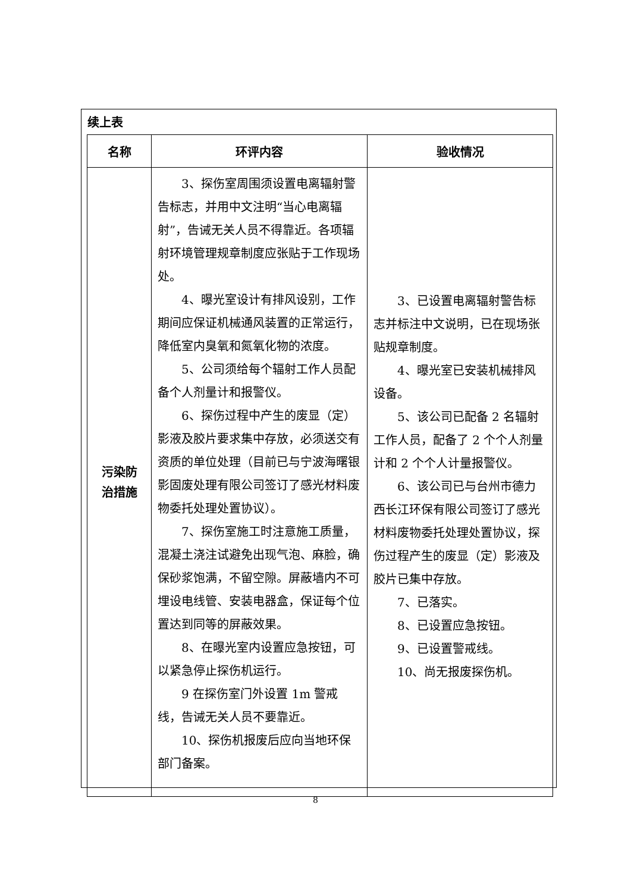续上表
| 名称 | 环评内容 | 验收情况 |
| --- | --- | --- |
| 污染防 治措施 | 3、探伤室周围须设置电离辐射警告标志，并用中文注明“当心电离辐射”，告诫无关人员不得靠近。各项辐射环境管理规章制度应张贴于工作现场处。 4、曝光室设计有排风设别，工作期间应保证机械通风装置的正常运行，降低室内臭氧和氮氧化物的浓度。 5、公司须给每个辐射工作人员配备个人剂量计和报警仪。 6、探伤过程中产生的废显（定）影液及胶片要求集中存放，必须送交有资质的单位处理（目前已与宁波海曙银影固废处理有限公司签订了感光材料废物委托处理处置协议）。 7、探伤室施工时注意施工质量，混凝土浇注试避免出现气泡、麻脸，确保砂浆饱满，不留空隙。屏蔽墙内不可埋设电线管、安装电器盒，保证每个位置达到同等的屏蔽效果。 8、在曝光室内设置应急按钮，可以紧急停止探伤机运行。 9 在探伤室门外设置 1m 警戒线，告诫无关人员不要靠近。 10、探伤机报废后应向当地环保部门备案。 | 3、已设置电离辐射警告标志并标注中文说明，已在现场张贴规章制度。 4、曝光室已安装机械排风设备。 5、该公司已配备 2 名辐射工作人员，配备了 2 个个人剂量计和 2 个个人计量报警仪。 6、该公司已与台州市德力西长江环保有限公司签订了感光材料废物委托处理处置协议，探伤过程产生的废显（定）影液及胶片已集中存放。 7、已落实。 8、已设置应急按钮。 9、已设置警戒线。 10、尚无报废探伤机。 |
8